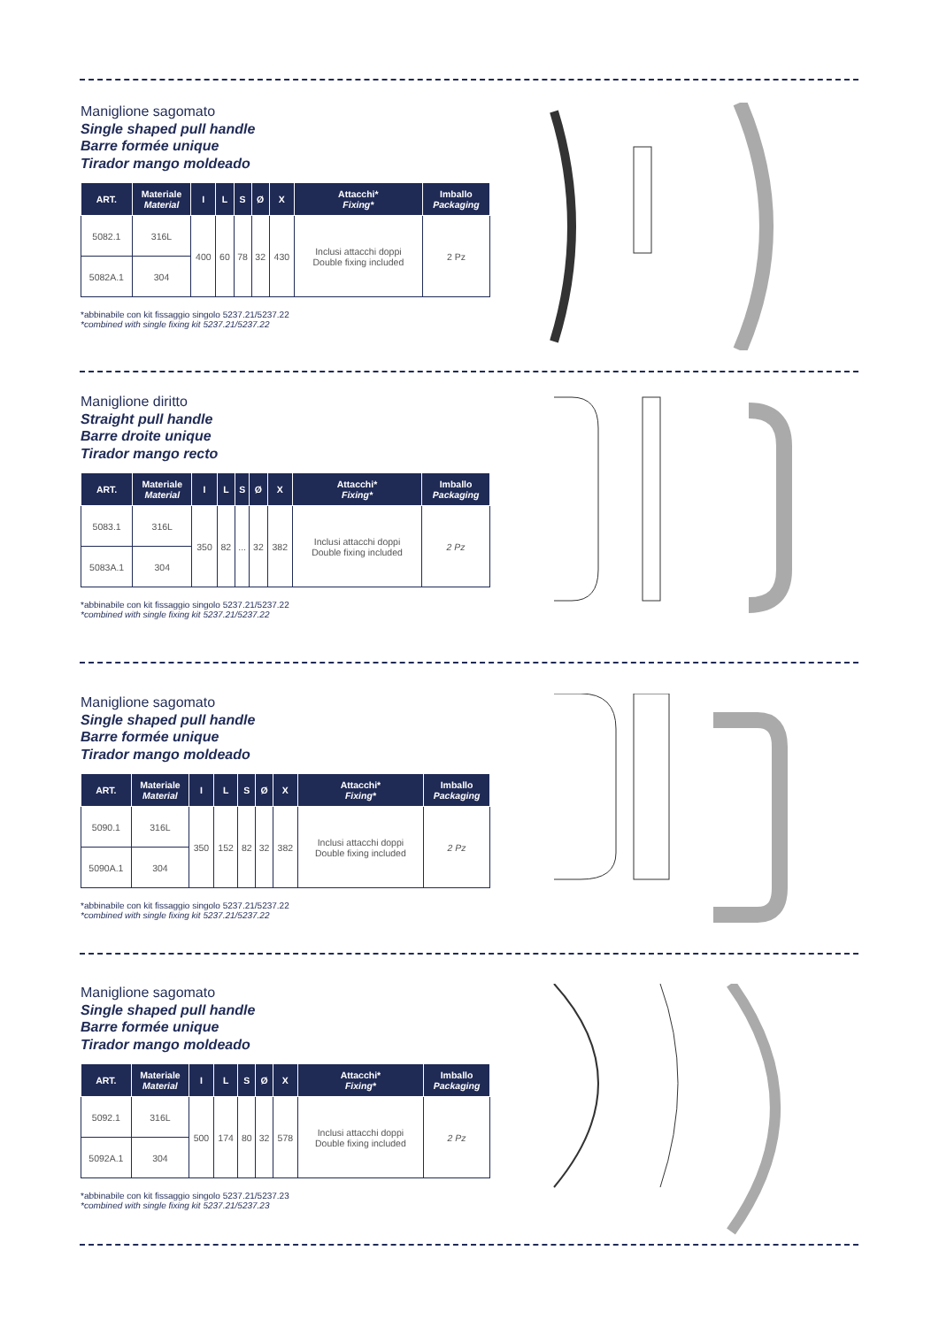Maniglione sagomato
Single shaped pull handle
Barre formée unique
Tirador mango moldeado
| ART. | Materiale Material | I | L | S | Ø | X | Attacchi* Fixing* | Imballo Packaging |
| --- | --- | --- | --- | --- | --- | --- | --- | --- |
| 5082.1 | 316L | 400 | 60 | 78 | 32 | 430 | Inclusi attacchi doppi Double fixing included | 2 Pz |
| 5082A.1 | 304 | | | | | | | |
*abbinabile con kit fissaggio singolo 5237.21/5237.22
*combined with single fixing kit 5237.21/5237.22
Maniglione diritto
Straight pull handle
Barre droite unique
Tirador mango recto
| ART. | Materiale Material | I | L | S | Ø | X | Attacchi* Fixing* | Imballo Packaging |
| --- | --- | --- | --- | --- | --- | --- | --- | --- |
| 5083.1 | 316L | 350 | 82 | ... | 32 | 382 | Inclusi attacchi doppi Double fixing included | 2 Pz |
| 5083A.1 | 304 | | | | | | | |
*abbinabile con kit fissaggio singolo 5237.21/5237.22
*combined with single fixing kit 5237.21/5237.22
Maniglione sagomato
Single shaped pull handle
Barre formée unique
Tirador mango moldeado
| ART. | Materiale Material | I | L | S | Ø | X | Attacchi* Fixing* | Imballo Packaging |
| --- | --- | --- | --- | --- | --- | --- | --- | --- |
| 5090.1 | 316L | 350 | 152 | 82 | 32 | 382 | Inclusi attacchi doppi Double fixing included | 2 Pz |
| 5090A.1 | 304 | | | | | | | |
*abbinabile con kit fissaggio singolo 5237.21/5237.22
*combined with single fixing kit 5237.21/5237.22
Maniglione sagomato
Single shaped pull handle
Barre formée unique
Tirador mango moldeado
| ART. | Materiale Material | I | L | S | Ø | X | Attacchi* Fixing* | Imballo Packaging |
| --- | --- | --- | --- | --- | --- | --- | --- | --- |
| 5092.1 | 316L | 500 | 174 | 80 | 32 | 578 | Inclusi attacchi doppi Double fixing included | 2 Pz |
| 5092A.1 | 304 | | | | | | | |
*abbinabile con kit fissaggio singolo 5237.21/5237.23
*combined with single fixing kit 5237.21/5237.23